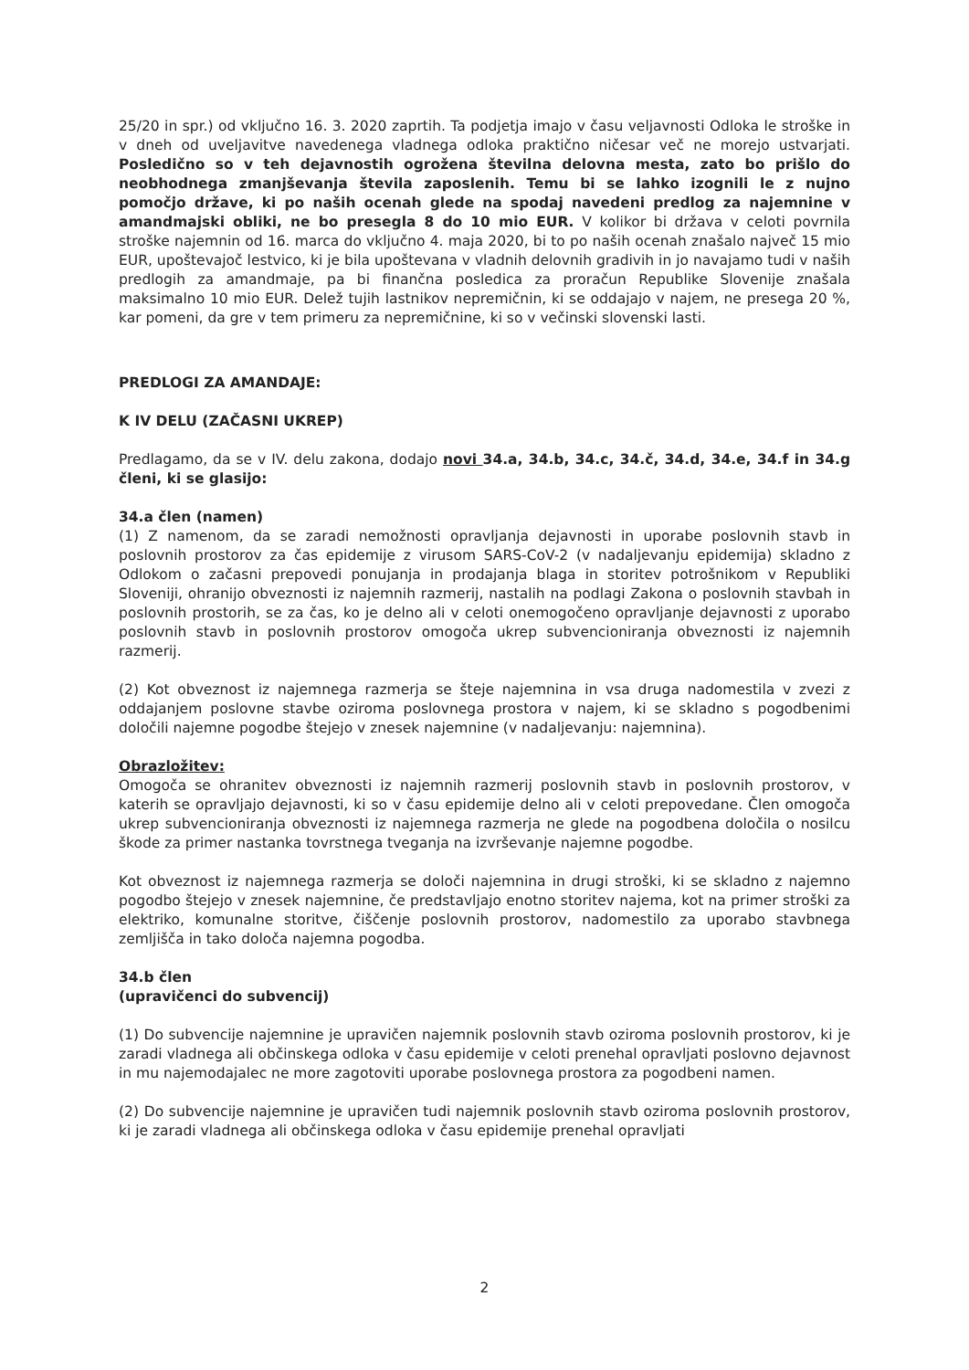25/20 in spr.) od vključno 16. 3. 2020 zaprtih. Ta podjetja imajo v času veljavnosti Odloka le stroške in v dneh od uveljavitve navedenega vladnega odloka praktično ničesar več ne morejo ustvarjati. Posledično so v teh dejavnostih ogrožena številna delovna mesta, zato bo prišlo do neobhodnega zmanjševanja števila zaposlenih. Temu bi se lahko izognili le z nujno pomočjo države, ki po naših ocenah glede na spodaj navedeni predlog za najemnine v amandmajski obliki, ne bo presegla 8 do 10 mio EUR. V kolikor bi država v celoti povrnila stroške najemnin od 16. marca do vključno 4. maja 2020, bi to po naših ocenah znašalo največ 15 mio EUR, upoštevajoč lestvico, ki je bila upoštevana v vladnih delovnih gradivih in jo navajamo tudi v naših predlogih za amandmaje, pa bi finančna posledica za proračun Republike Slovenije znašala maksimalno 10 mio EUR. Delež tujih lastnikov nepremičnin, ki se oddajajo v najem, ne presega 20 %, kar pomeni, da gre v tem primeru za nepremičnine, ki so v večinski slovenski lasti.
PREDLOGI ZA AMANDAJE:
K IV DELU (ZAČASNI UKREP)
Predlagamo, da se v IV. delu zakona, dodajo novi 34.a, 34.b, 34.c, 34.č, 34.d, 34.e, 34.f in 34.g členi, ki se glasijo:
34.a člen (namen)
(1) Z namenom, da se zaradi nemožnosti opravljanja dejavnosti in uporabe poslovnih stavb in poslovnih prostorov za čas epidemije z virusom SARS-CoV-2 (v nadaljevanju epidemija) skladno z Odlokom o začasni prepovedi ponujanja in prodajanja blaga in storitev potrošnikom v Republiki Sloveniji, ohranijo obveznosti iz najemnih razmerij, nastalih na podlagi Zakona o poslovnih stavbah in poslovnih prostorih, se za čas, ko je delno ali v celoti onemogočeno opravljanje dejavnosti z uporabo poslovnih stavb in poslovnih prostorov omogoča ukrep subvencioniranja obveznosti iz najemnih razmerij.
(2) Kot obveznost iz najemnega razmerja se šteje najemnina in vsa druga nadomestila v zvezi z oddajanjem poslovne stavbe oziroma poslovnega prostora v najem, ki se skladno s pogodbenimi določili najemne pogodbe štejejo v znesek najemnine (v nadaljevanju: najemnina).
Obrazložitev:
Omogoča se ohranitev obveznosti iz najemnih razmerij poslovnih stavb in poslovnih prostorov, v katerih se opravljajo dejavnosti, ki so v času epidemije delno ali v celoti prepovedane. Člen omogoča ukrep subvencioniranja obveznosti iz najemnega razmerja ne glede na pogodbena določila o nosilcu škode za primer nastanka tovrstnega tveganja na izvrševanje najemne pogodbe.
Kot obveznost iz najemnega razmerja se določi najemnina in drugi stroški, ki se skladno z najemno pogodbo štejejo v znesek najemnine, če predstavljajo enotno storitev najema, kot na primer stroški za elektriko, komunalne storitve, čiščenje poslovnih prostorov, nadomestilo za uporabo stavbnega zemljišča in tako določa najemna pogodba.
34.b člen
(upravičenci do subvencij)
(1) Do subvencije najemnine je upravičen najemnik poslovnih stavb oziroma poslovnih prostorov, ki je zaradi vladnega ali občinskega odloka v času epidemije v celoti prenehal opravljati poslovno dejavnost in mu najemodajalec ne more zagotoviti uporabe poslovnega prostora za pogodbeni namen.
(2) Do subvencije najemnine je upravičen tudi najemnik poslovnih stavb oziroma poslovnih prostorov, ki je zaradi vladnega ali občinskega odloka v času epidemije prenehal opravljati
2